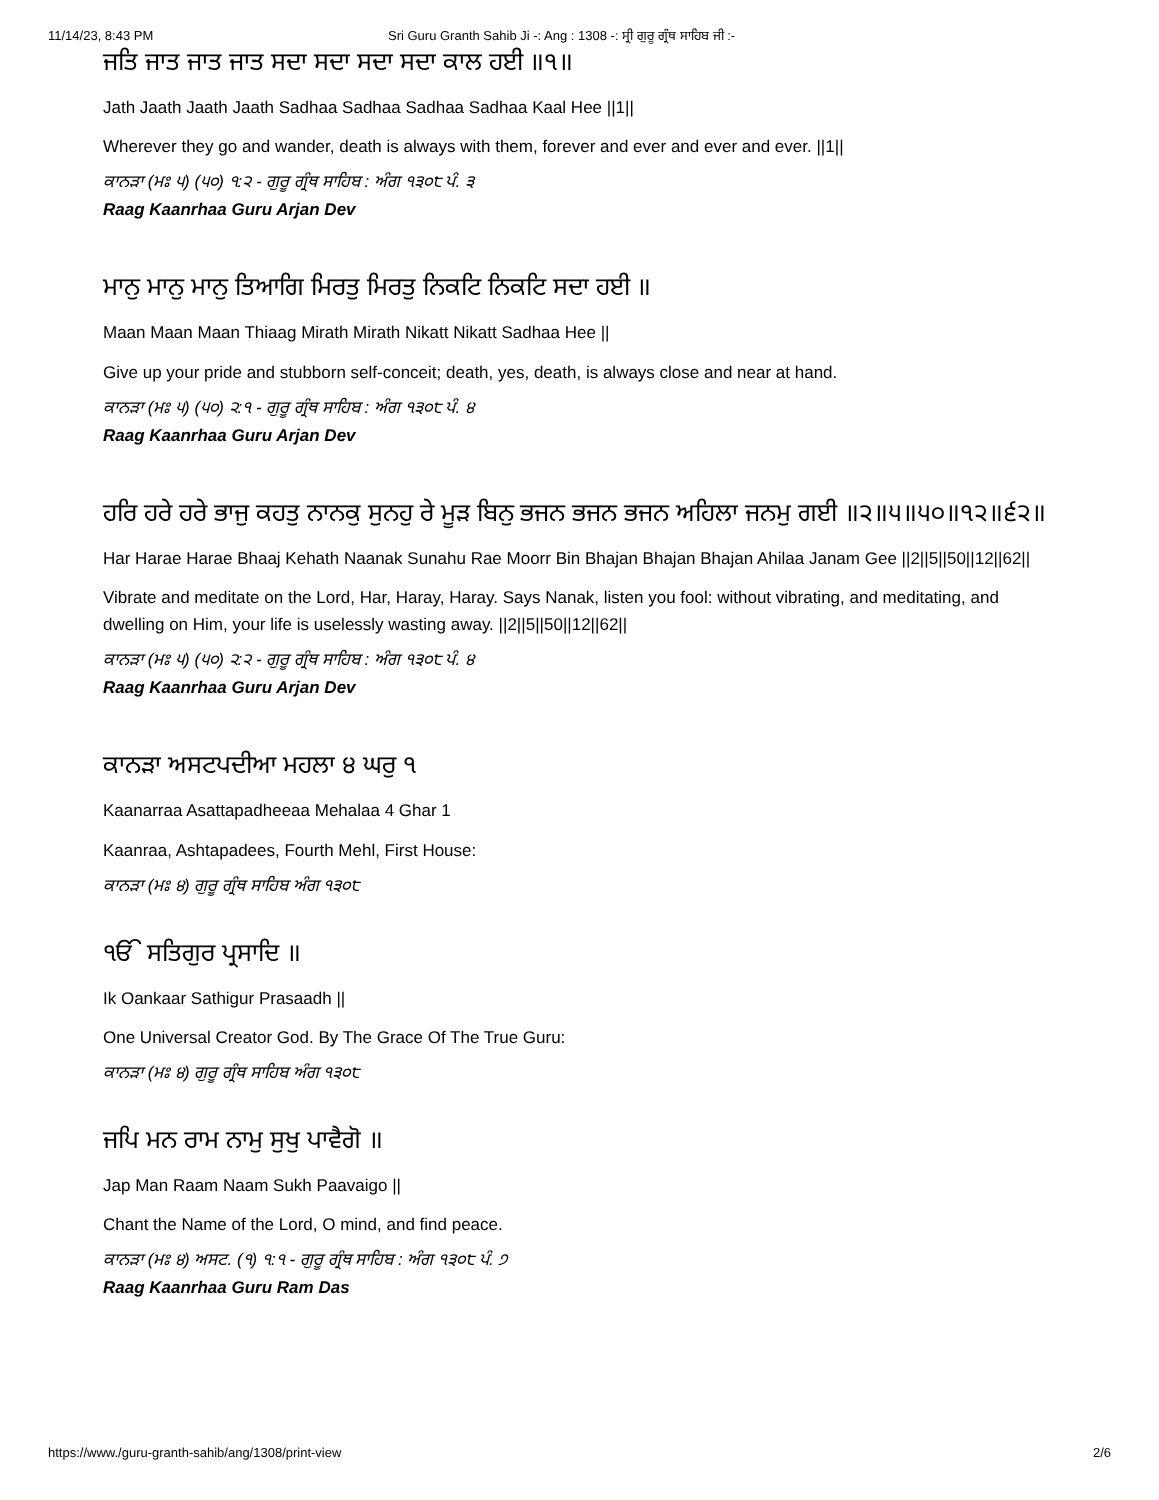11/14/23, 8:43 PM Sri Guru Granth Sahib Ji -: Ang : 1308 -: ਸ੍ਰੀ ਗੁਰੂ ਗ੍ਰੰਥ ਸਾਹਿਬ ਜੀ :-
ਜਤਿ ਜਾਤ ਜਾਤ ਜਾਤ ਸਦਾ ਸਦਾ ਸਦਾ ਸਦਾ ਕਾਲ ਹਈ ॥੧॥
Jath Jaath Jaath Jaath Sadhaa Sadhaa Sadhaa Sadhaa Kaal Hee ||1||
Wherever they go and wander, death is always with them, forever and ever and ever and ever. ||1||
ਕਾਨੜਾ (ਮਃ ੫) (੫੦) ੧:੨ - ਗੁਰੂ ਗ੍ਰੰਥ ਸਾਹਿਬ : ਅੰਗ ੧੩੦੮ ਪੰ. ੩
Raag Kaanrhaa Guru Arjan Dev
ਮਾਨੁ ਮਾਨੁ ਮਾਨੁ ਤਿਆਗਿ ਮਿਰਤੁ ਮਿਰਤੁ ਨਿਕਟਿ ਨਿਕਟਿ ਸਦਾ ਹਈ ॥
Maan Maan Maan Thiaag Mirath Mirath Nikatt Nikatt Sadhaa Hee ||
Give up your pride and stubborn self-conceit; death, yes, death, is always close and near at hand.
ਕਾਨੜਾ (ਮਃ ੫) (੫੦) ੨:੧ - ਗੁਰੂ ਗ੍ਰੰਥ ਸਾਹਿਬ : ਅੰਗ ੧੩੦੮ ਪੰ. ੪
Raag Kaanrhaa Guru Arjan Dev
ਹਰਿ ਹਰੇ ਹਰੇ ਭਾਜੁ ਕਹਤੁ ਨਾਨਕੁ ਸੁਨਹੁ ਰੇ ਮੂੜ ਬਿਨੁ ਭਜਨ ਭਜਨ ਭਜਨ ਅਹਿਲਾ ਜਨਮੁ ਗਈ ॥੨॥੫॥੫੦॥੧੨॥੬੨॥
Har Harae Harae Bhaaj Kehath Naanak Sunahu Rae Moorr Bin Bhajan Bhajan Bhajan Ahilaa Janam Gee ||2||5||50||12||62||
Vibrate and meditate on the Lord, Har, Haray, Haray. Says Nanak, listen you fool: without vibrating, and meditating, and dwelling on Him, your life is uselessly wasting away. ||2||5||50||12||62||
ਕਾਨੜਾ (ਮਃ ੫) (੫੦) ੨:੨ - ਗੁਰੂ ਗ੍ਰੰਥ ਸਾਹਿਬ : ਅੰਗ ੧੩੦੮ ਪੰ. ੪
Raag Kaanrhaa Guru Arjan Dev
ਕਾਨੜਾ ਅਸਟਪਦੀਆ ਮਹਲਾ ੪ ਘਰੁ ੧
Kaanarraa Asattapadheeaa Mehalaa 4 Ghar 1
Kaanraa, Ashtapadees, Fourth Mehl, First House:
ਕਾਨੜਾ (ਮਃ ੪) ਗੁਰੂ ਗ੍ਰੰਥ ਸਾਹਿਬ ਅੰਗ ੧੩੦੮
ੴ ਸਤਿਗੁਰ ਪ੍ਰਸਾਦਿ ॥
Ik Oankaar Sathigur Prasaadh ||
One Universal Creator God. By The Grace Of The True Guru:
ਕਾਨੜਾ (ਮਃ ੪) ਗੁਰੂ ਗ੍ਰੰਥ ਸਾਹਿਬ ਅੰਗ ੧੩੦੮
ਜਪਿ ਮਨ ਰਾਮ ਨਾਮੁ ਸੁਖੁ ਪਾਵੈਗੋ ॥
Jap Man Raam Naam Sukh Paavaigo ||
Chant the Name of the Lord, O mind, and find peace.
ਕਾਨੜਾ (ਮਃ ੪) ਅਸਟ. (੧) ੧:੧ - ਗੁਰੂ ਗ੍ਰੰਥ ਸਾਹਿਬ : ਅੰਗ ੧੩੦੮ ਪੰ. ੭
Raag Kaanrhaa Guru Ram Das
https://www./guru-granth-sahib/ang/1308/print-view 2/6